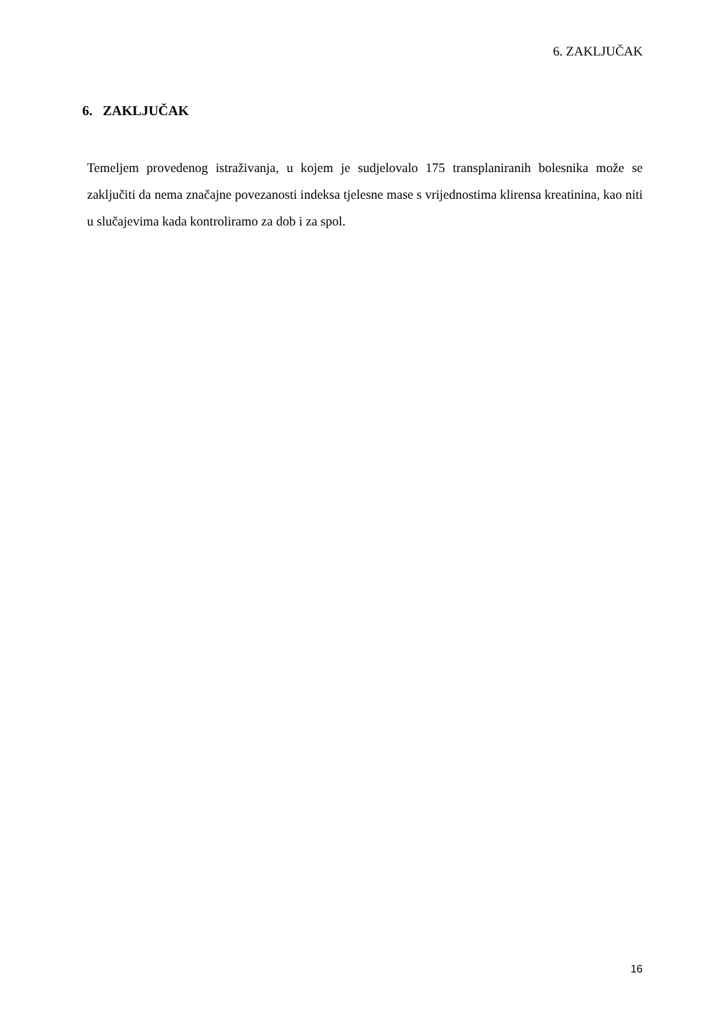6. ZAKLJUČAK
6. ZAKLJUČAK
Temeljem provedenog istraživanja, u kojem je sudjelovalo 175 transplaniranih bolesnika može se zaključiti da nema značajne povezanosti indeksa tjelesne mase s vrijednostima klirensa kreatinina, kao niti u slučajevima kada kontroliramo za dob i za spol.
16